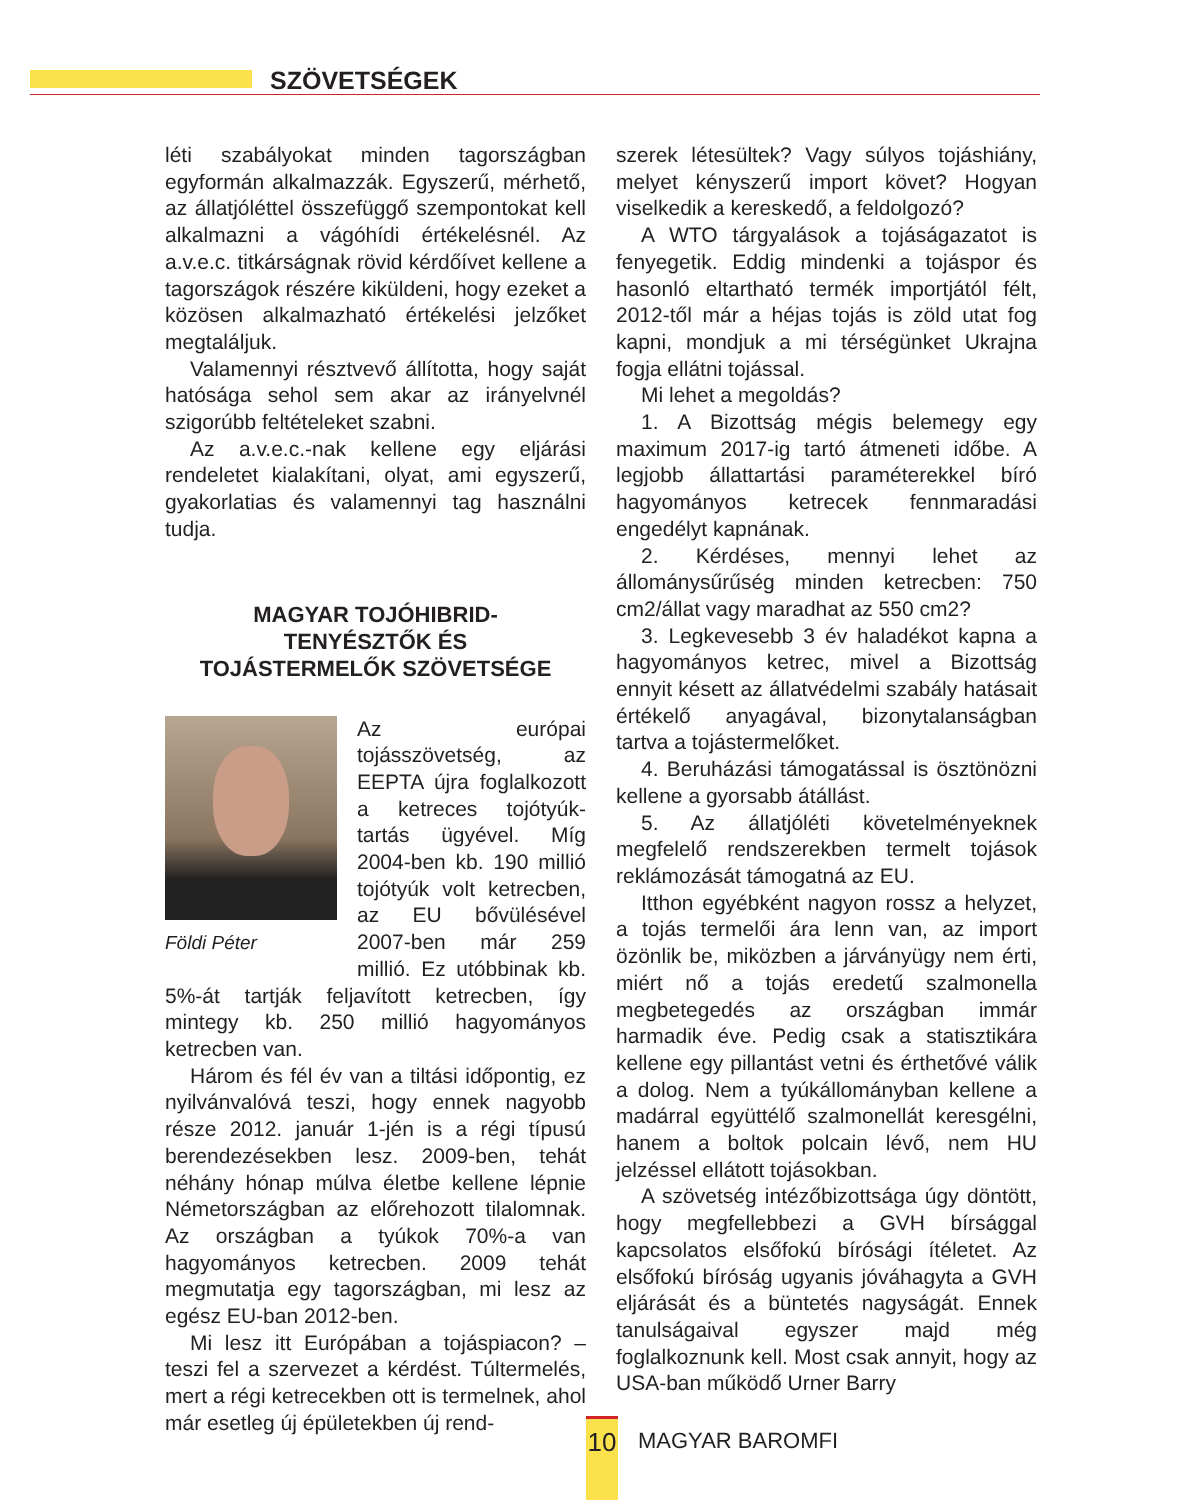SZÖVETSÉGEK
léti szabályokat minden tagországban egyformán alkalmazzák. Egyszerű, mérhető, az állatjóléttel összefüggő szempontokat kell alkalmazni a vágóhídi értékelésnél. Az a.v.e.c. titkárságnak rövid kérdőívet kellene a tagországok részére kiküldeni, hogy ezeket a közösen alkalmazható értékelési jelzőket megtaláljuk.
Valamennyi résztvevő állította, hogy saját hatósága sehol sem akar az irányelvnél szigorúbb feltételeket szabni.
Az a.v.e.c.-nak kellene egy eljárási rendeletet kialakítani, olyat, ami egyszerű, gyakorlatias és valamennyi tag használni tudja.
MAGYAR TOJÓHIBRID-
TENYÉSZTŐK ÉS
TOJÁSTERMELŐK SZÖVETSÉGE
Földi Péter
Az európai tojásszövetség, az EEPTA újra foglalkozott a ketreces tojótyúk-tartás ügyével. Míg 2004-ben kb. 190 millió tojótyúk volt ketrecben, az EU bővülésével 2007-ben már 259 millió. Ez utóbbinak kb. 5%-át tartják feljavított ketrecben, így mintegy kb. 250 millió hagyományos ketrecben van.
Három és fél év van a tiltási időpontig, ez nyilvánvalóvá teszi, hogy ennek nagyobb része 2012. január 1-jén is a régi típusú berendezésekben lesz. 2009-ben, tehát néhány hónap múlva életbe kellene lépnie Németországban az előrehozott tilalomnak. Az országban a tyúkok 70%-a van hagyományos ketrecben. 2009 tehát megmutatja egy tagországban, mi lesz az egész EU-ban 2012-ben.
Mi lesz itt Európában a tojáspiacon? – teszi fel a szervezet a kérdést. Túltermelés, mert a régi ketrecekben ott is termelnek, ahol már esetleg új épületekben új rend-
szerek létesültek? Vagy súlyos tojáshiány, melyet kényszerű import követ? Hogyan viselkedik a kereskedő, a feldolgozó?
A WTO tárgyalások a tojáságazatot is fenyegetik. Eddig mindenki a tojáspor és hasonló eltartható termék importjától félt, 2012-től már a héjas tojás is zöld utat fog kapni, mondjuk a mi térségünket Ukrajna fogja ellátni tojással.
Mi lehet a megoldás?
1. A Bizottság mégis belemegy egy maximum 2017-ig tartó átmeneti időbe. A legjobb állattartási paraméterekkel bíró hagyományos ketrecek fennmaradási engedélyt kapnának.
2. Kérdéses, mennyi lehet az állománysűrűség minden ketrecben: 750 cm2/állat vagy maradhat az 550 cm2?
3. Legkevesebb 3 év haladékot kapna a hagyományos ketrec, mivel a Bizottság ennyit késett az állatvédelmi szabály hatásait értékelő anyagával, bizonytalanságban tartva a tojástermelőket.
4. Beruházási támogatással is ösztönözni kellene a gyorsabb átállást.
5. Az állatjóléti követelményeknek megfelelő rendszerekben termelt tojások reklámozását támogatná az EU.
Itthon egyébként nagyon rossz a helyzet, a tojás termelői ára lenn van, az import özönlik be, miközben a járványügy nem érti, miért nő a tojás eredetű szalmonella megbetegedés az országban immár harmadik éve. Pedig csak a statisztikára kellene egy pillantást vetni és érthetővé válik a dolog. Nem a tyúkállományban kellene a madárral együttélő szalmonellát keresgélni, hanem a boltok polcain lévő, nem HU jelzéssel ellátott tojásokban.
A szövetség intézőbizottsága úgy döntött, hogy megfellebbezi a GVH bírsággal kapcsolatos elsőfokú bírósági ítéletet. Az elsőfokú bíróság ugyanis jóváhagyta a GVH eljárását és a büntetés nagyságát. Ennek tanulságaival egyszer majd még foglalkoznunk kell. Most csak annyit, hogy az USA-ban működő Urner Barry
10 MAGYAR BAROMFI